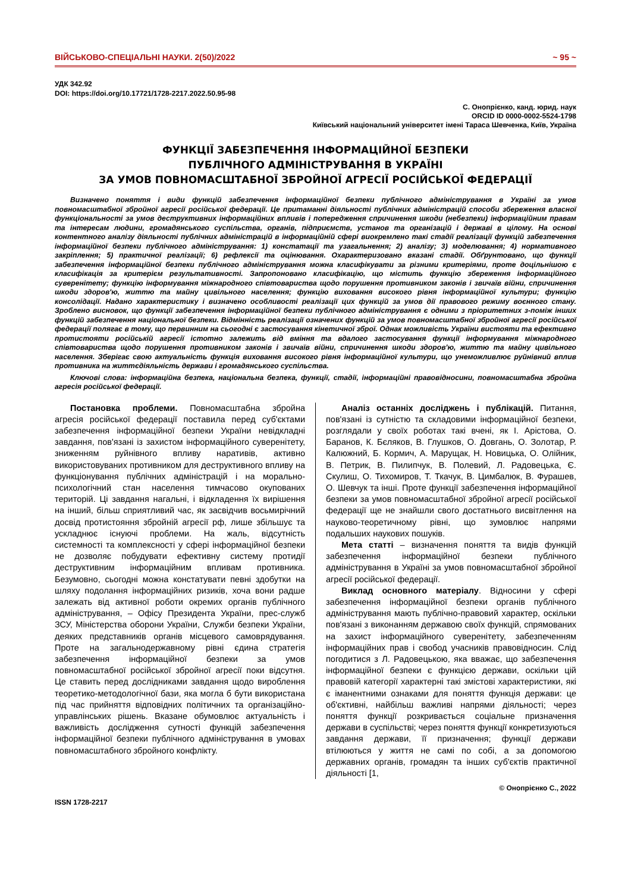ВІЙСЬКОВО-СПЕЦІАЛЬНІ НАУКИ. 2(50)/2022 ~ 95 ~
УДК 342.92
DOI: https://doi.org/10.17721/1728-2217.2022.50.95-98
С. Онопрієнко, канд. юрид. наук
ORCID ID 0000-0002-5524-1798
Київський національний університет імені Тараса Шевченка, Київ, Україна
ФУНКЦІЇ ЗАБЕЗПЕЧЕННЯ ІНФОРМАЦІЙНОЇ БЕЗПЕКИ
ПУБЛІЧНОГО АДМІНІСТРУВАННЯ В УКРАЇНІ
ЗА УМОВ ПОВНОМАСШТАБНОЇ ЗБРОЙНОЇ АГРЕСІЇ РОСІЙСЬКОЇ ФЕДЕРАЦІЇ
Визначено поняття і види функцій забезпечення інформаційної безпеки публічного адміністрування в Україні за умов повномасштабної збройної агресії російської федерації. Це притаманні діяльності публічних адміністрацій способи збереження власної функціональності за умов деструктивних інформаційних впливів і попередження спричинення шкоди (небезпеки) інформаційним правам та інтересам людини, громадянського суспільства, органів, підприємств, установ та організацій і державі в цілому. На основі контентного аналізу діяльності публічних адміністрацій в інформаційній сфері виокремлено такі стадії реалізації функцій забезпечення інформаційної безпеки публічного адміністрування: 1) констатації та узагальнення; 2) аналізу; 3) моделювання; 4) нормативного закріплення; 5) практичної реалізації; 6) рефлексії та оцінювання. Охарактеризовано вказані стадії. Обґрунтовано, що функції забезпечення інформаційної безпеки публічного адміністрування можна класифікувати за різними критеріями, проте доцільнішою є класифікація за критерієм результативності. Запропоновано класифікацію, що містить функцію збереження інформаційного суверенітету; функцію інформування міжнародного співтовариства щодо порушення противником законів і звичаїв війни, спричинення шкоди здоров'ю, життю та майну цивільного населення; функцію виховання високого рівня інформаційної культури; функцію консолідації. Надано характеристику і визначено особливості реалізації цих функцій за умов дії правового режиму воєнного стану. Зроблено висновок, що функції забезпечення інформаційної безпеки публічного адміністрування є одними з пріоритетних з-поміж інших функцій забезпечення національної безпеки. Відмінність реалізації означених функцій за умов повномасштабної збройної агресії російської федерації полягає в тому, що первинним на сьогодні є застосування кінетичної зброї. Однак можливість України вистояти та ефективно протистояти російській агресії істотно залежить від вміння та вдалого застосування функції інформування міжнародного співтовариства щодо порушення противником законів і звичаїв війни, спричинення шкоди здоров'ю, життю та майну цивільного населення. Зберігає свою актуальність функція виховання високого рівня інформаційної культури, що унеможливлює руйнівний вплив противника на життєдіяльність держави і громадянського суспільства.
Ключові слова: інформаційна безпека, національна безпека, функції, стадії, інформаційні правовідносини, повномасштабна збройна агресія російської федерації.
Постановка проблеми. Повномасштабна збройна агресія російської федерації поставила перед суб'єктами забезпечення інформаційної безпеки України невідкладні завдання, пов'язані із захистом інформаційного суверенітету, зниженням руйнівного впливу наративів, активно використовуваних противником для деструктивного впливу на функціонування публічних адміністрацій і на морально-психологічний стан населення тимчасово окупованих територій. Ці завдання нагальні, і відкладення їх вирішення на інший, більш сприятливий час, як засвідчив восьмирічний досвід протистояння збройній агресії рф, лише збільшує та ускладнює існуючі проблеми. На жаль, відсутність системності та комплексності у сфері інформаційної безпеки не дозволяє побудувати ефективну систему протидії деструктивним інформаційним впливам противника. Безумовно, сьогодні можна констатувати певні здобутки на шляху подолання інформаційних ризиків, хоча вони радше залежать від активної роботи окремих органів публічного адміністрування, – Офісу Президента України, прес-служб ЗСУ, Міністерства оборони України, Служби безпеки України, деяких представників органів місцевого самоврядування. Проте на загальнодержавному рівні єдина стратегія забезпечення інформаційної безпеки за умов повномасштабної російської збройної агресії поки відсутня. Це ставить перед дослідниками завдання щодо вироблення теоретико-методологічної бази, яка могла б бути використана під час прийняття відповідних політичних та організаційно-управлінських рішень. Вказане обумовлює актуальність і важливість дослідження сутності функцій забезпечення інформаційної безпеки публічного адміністрування в умовах повномасштабного збройного конфлікту.
Аналіз останніх досліджень і публікацій. Питання, пов'язані із сутністю та складовими інформаційної безпеки, розглядали у своїх роботах такі вчені, як І. Арістова, О. Баранов, К. Бєляков, В. Глушков, О. Довгань, О. Золотар, Р. Калюжний, Б. Кормич, А. Марущак, Н. Новицька, О. Олійник, В. Петрик, В. Пилипчук, В. Полевий, Л. Радовецька, Є. Скулиш, О. Тихомиров, Т. Ткачук, В. Цимбалюк, В. Фурашев, О. Шевчук та інші. Проте функції забезпечення інформаційної безпеки за умов повномасштабної збройної агресії російської федерації ще не знайшли свого достатнього висвітлення на науково-теоретичному рівні, що зумовлює напрями подальших наукових пошуків.
Мета статті – визначення поняття та видів функцій забезпечення інформаційної безпеки публічного адміністрування в Україні за умов повномасштабної збройної агресії російської федерації.
Виклад основного матеріалу. Відносини у сфері забезпечення інформаційної безпеки органів публічного адміністрування мають публічно-правовий характер, оскільки пов'язані з виконанням державою своїх функцій, спрямованих на захист інформаційного суверенітету, забезпеченням інформаційних прав і свобод учасників правовідносин. Слід погодитися з Л. Радовецькою, яка вважає, що забезпечення інформаційної безпеки є функцією держави, оскільки цій правовій категорії характерні такі змістові характеристики, які є іманентними ознаками для поняття функція держави: це об'єктивні, найбільш важливі напрями діяльності; через поняття функції розкривається соціальне призначення держави в суспільстві; через поняття функції конкретизуються завдання держави, її призначення; функції держави втілюються у життя не самі по собі, а за допомогою державних органів, громадян та інших суб'єктів практичної діяльності [1,
© Онопрієнко С., 2022
ISSN 1728-2217